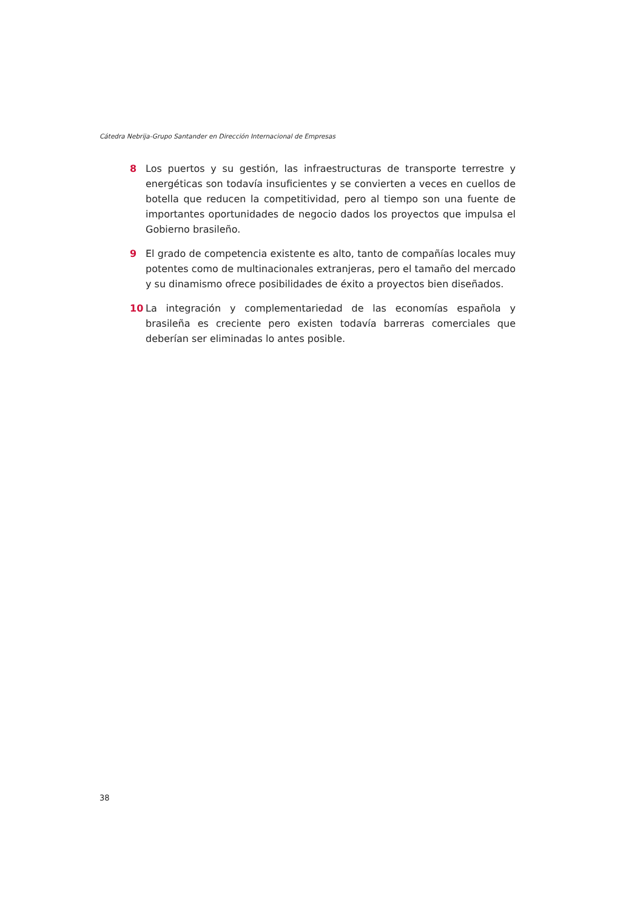Cátedra Nebrija-Grupo Santander en Dirección Internacional de Empresas
8 Los puertos y su gestión, las infraestructuras de transporte terrestre y energéticas son todavía insuficientes y se convierten a veces en cuellos de botella que reducen la competitividad, pero al tiempo son una fuente de importantes oportunidades de negocio dados los proyectos que impulsa el Gobierno brasileño.
9 El grado de competencia existente es alto, tanto de compañías locales muy potentes como de multinacionales extranjeras, pero el tamaño del mercado y su dinamismo ofrece posibilidades de éxito a proyectos bien diseñados.
10 La integración y complementariedad de las economías española y brasileña es creciente pero existen todavía barreras comerciales que deberían ser eliminadas lo antes posible.
38